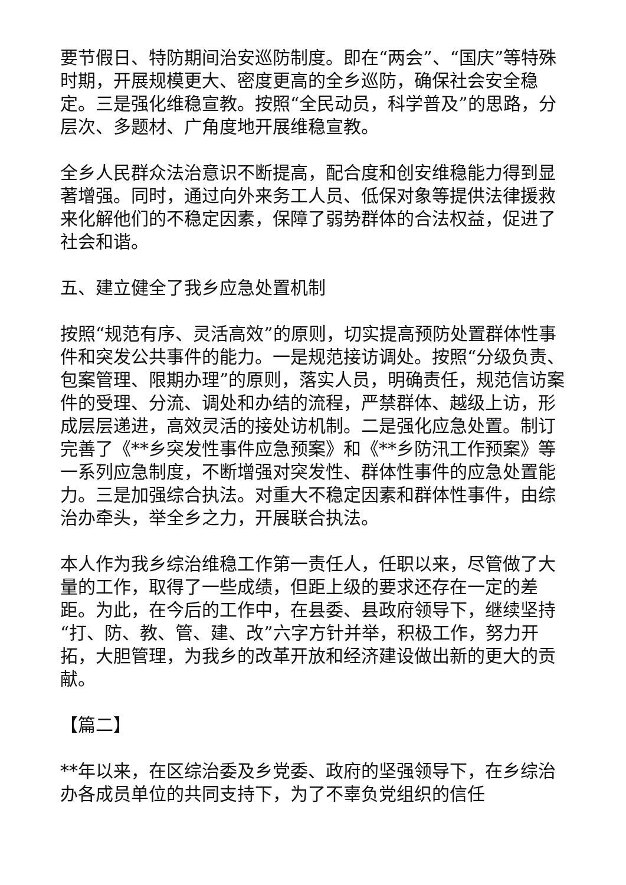要节假日、特防期间治安巡防制度。即在“两会”、“国庆”等特殊时期，开展规模更大、密度更高的全乡巡防，确保社会安全稳定。三是强化维稳宣教。按照“全民动员，科学普及”的思路，分层次、多题材、广角度地开展维稳宣教。
全乡人民群众法治意识不断提高，配合度和创安维稳能力得到显著增强。同时，通过向外来务工人员、低保对象等提供法律援救来化解他们的不稳定因素，保障了弱势群体的合法权益，促进了社会和谐。
五、建立健全了我乡应急处置机制
按照“规范有序、灵活高效”的原则，切实提高预防处置群体性事件和突发公共事件的能力。一是规范接访调处。按照“分级负责、包案管理、限期办理”的原则，落实人员，明确责任，规范信访案件的受理、分流、调处和办结的流程，严禁群体、越级上访，形成层层递进，高效灵活的接处访机制。二是强化应急处置。制订完善了《**乡突发性事件应急预案》和《**乡防汛工作预案》等一系列应急制度，不断增强对突发性、群体性事件的应急处置能力。三是加强综合执法。对重大不稳定因素和群体性事件，由综治办牵头，举全乡之力，开展联合执法。
本人作为我乡综治维稳工作第一责任人，任职以来，尽管做了大量的工作，取得了一些成绩，但距上级的要求还存在一定的差距。为此，在今后的工作中，在县委、县政府领导下，继续坚持“打、防、教、管、建、改”六字方针并举，积极工作，努力开拓，大胆管理，为我乡的改革开放和经济建设做出新的更大的贡献。
【篇二】
**年以来，在区综治委及乡党委、政府的坚强领导下，在乡综治办各成员单位的共同支持下，为了不辜负党组织的信任